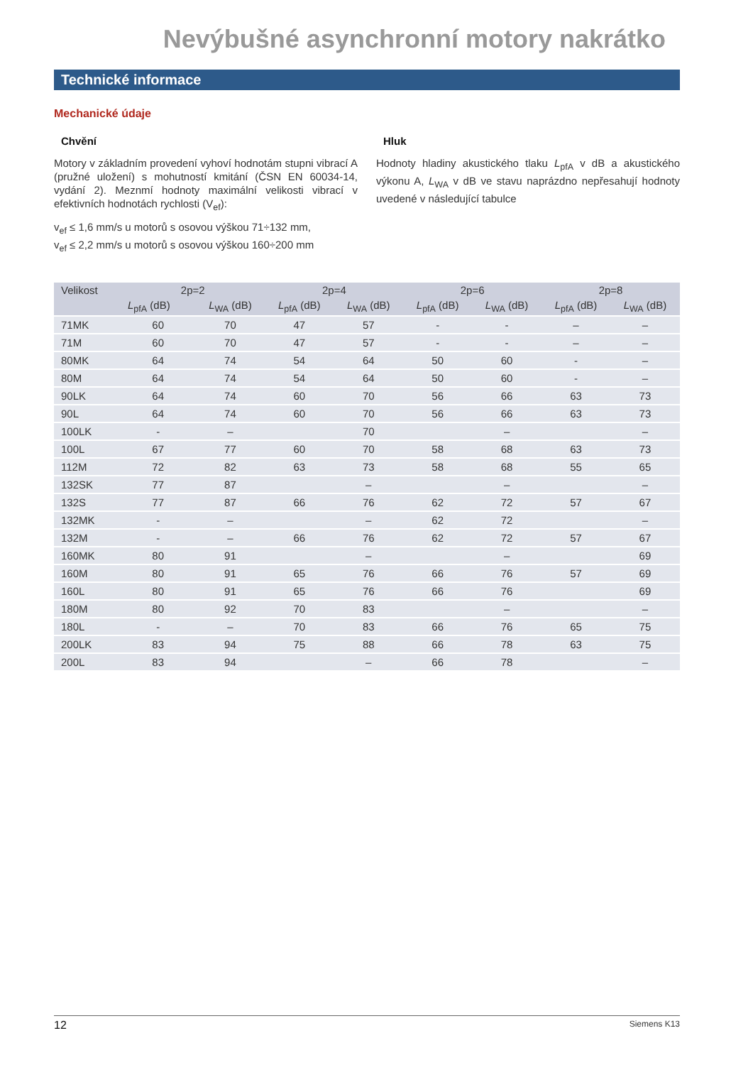Nevýbušné asynchronní motory nakrátko
Technické informace
Mechanické údaje
Chvění
Motory v základním provedení vyhoví hodnotám stupni vibrací A (pružné uložení) s mohutností kmitání (ČSN EN 60034-14, vydání 2). Meznmí hodnoty maximální velikosti vibrací v efektivních hodnotách rychlosti (V<sub>ef</sub>):
v<sub>ef</sub> ≤ 1,6 mm/s u motorů s osovou výškou 71÷132 mm,
v<sub>ef</sub> ≤ 2,2 mm/s u motorů s osovou výškou 160÷200 mm
Hluk
Hodnoty hladiny akustického tlaku L<sub>pfA</sub> v dB a akustického výkonu A, L<sub>WA</sub> v dB ve stavu naprázdno nepřesahují hodnoty uvedené v následující tabulce
| Velikost | 2p=2 | | 2p=4 | | 2p=6 | | 2p=8 | |
| --- | --- | --- | --- | --- | --- | --- | --- | --- |
| | L<sub>pfA</sub> (dB) | L<sub>WA</sub> (dB) | L<sub>pfA</sub> (dB) | L<sub>WA</sub> (dB) | L<sub>pfA</sub> (dB) | L<sub>WA</sub> (dB) | L<sub>pfA</sub> (dB) | L<sub>WA</sub> (dB) |
| 71MK | 60 | 70 | 47 | 57 | - | - | – | – |
| 71M | 60 | 70 | 47 | 57 | - | - | – | – |
| 80MK | 64 | 74 | 54 | 64 | 50 | 60 | - | – |
| 80M | 64 | 74 | 54 | 64 | 50 | 60 | - | – |
| 90LK | 64 | 74 | 60 | 70 | 56 | 66 | 63 | 73 |
| 90L | 64 | 74 | 60 | 70 | 56 | 66 | 63 | 73 |
| 100LK | - | – | | 70 | | – | | – |
| 100L | 67 | 77 | 60 | 70 | 58 | 68 | 63 | 73 |
| 112M | 72 | 82 | 63 | 73 | 58 | 68 | 55 | 65 |
| 132SK | 77 | 87 | | – | | – | | – |
| 132S | 77 | 87 | 66 | 76 | 62 | 72 | 57 | 67 |
| 132MK | - | – | | – | 62 | 72 | | – |
| 132M | - | – | 66 | 76 | 62 | 72 | 57 | 67 |
| 160MK | 80 | 91 | | – | | – | | 69 |
| 160M | 80 | 91 | 65 | 76 | 66 | 76 | 57 | 69 |
| 160L | 80 | 91 | 65 | 76 | 66 | 76 | | 69 |
| 180M | 80 | 92 | 70 | 83 | | – | | – |
| 180L | - | – | 70 | 83 | 66 | 76 | 65 | 75 |
| 200LK | 83 | 94 | 75 | 88 | 66 | 78 | 63 | 75 |
| 200L | 83 | 94 | | – | 66 | 78 | | – |
12 Siemens K13